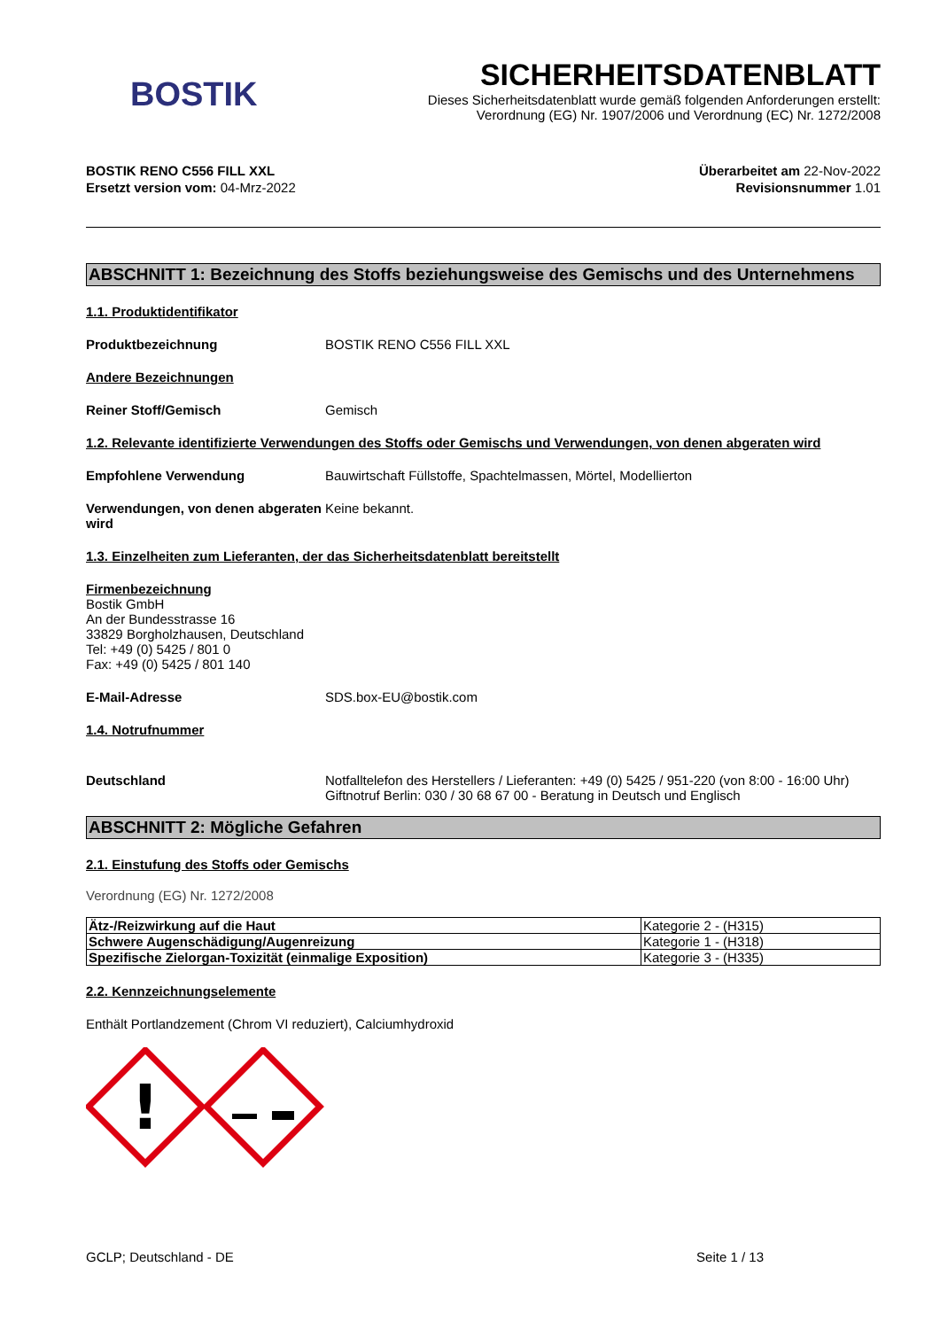BOSTIK
SICHERHEITSDATENBLATT
Dieses Sicherheitsdatenblatt wurde gemäß folgenden Anforderungen erstellt:
Verordnung (EG) Nr. 1907/2006 und Verordnung (EC) Nr. 1272/2008
BOSTIK RENO C556 FILL XXL
Ersetzt version vom: 04-Mrz-2022
Überarbeitet am 22-Nov-2022
Revisionsnummer 1.01
ABSCHNITT 1: Bezeichnung des Stoffs beziehungsweise des Gemischs und des Unternehmens
1.1. Produktidentifikator
Produktbezeichnung BOSTIK RENO C556 FILL XXL
Andere Bezeichnungen
Reiner Stoff/Gemisch Gemisch
1.2. Relevante identifizierte Verwendungen des Stoffs oder Gemischs und Verwendungen, von denen abgeraten wird
Empfohlene Verwendung Bauwirtschaft Füllstoffe, Spachtelmassen, Mörtel, Modellierton
Verwendungen, von denen abgeraten wird
Keine bekannt.
1.3. Einzelheiten zum Lieferanten, der das Sicherheitsdatenblatt bereitstellt
Firmenbezeichnung
Bostik GmbH
An der Bundesstrasse 16
33829 Borgholzhausen, Deutschland
Tel: +49 (0) 5425 / 801 0
Fax: +49 (0) 5425 / 801 140
E-Mail-Adresse SDS.box-EU@bostik.com
1.4. Notrufnummer
Deutschland Notfalltelefon des Herstellers / Lieferanten: +49 (0) 5425 / 951-220 (von 8:00 - 16:00 Uhr)
Giftnotruf Berlin: 030 / 30 68 67 00 - Beratung in Deutsch und Englisch
ABSCHNITT 2: Mögliche Gefahren
2.1. Einstufung des Stoffs oder Gemischs
Verordnung (EG) Nr. 1272/2008
| Ätz-/Reizwirkung auf die Haut | Kategorie 2 - (H315) |
| Schwere Augenschädigung/Augenreizung | Kategorie 1 - (H318) |
| Spezifische Zielorgan-Toxizität (einmalige Exposition) | Kategorie 3 - (H335) |
2.2. Kennzeichnungselemente
Enthält Portlandzement (Chrom VI reduziert), Calciumhydroxid
!
GCLP; Deutschland - DE Seite 1 / 13